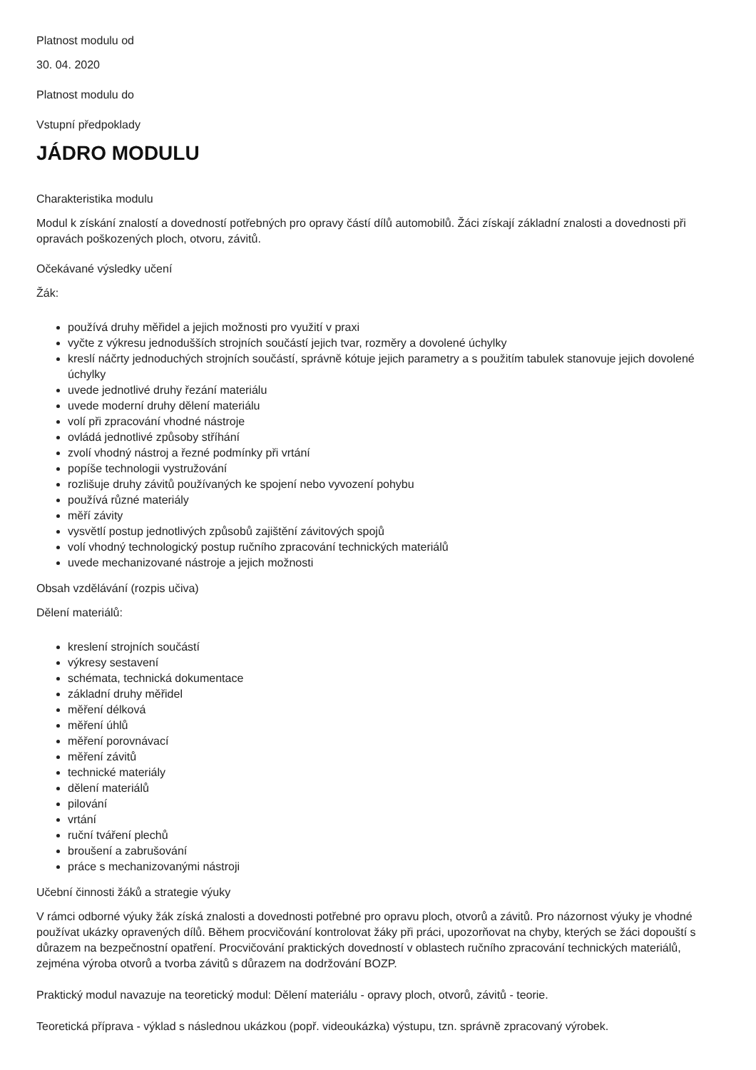Platnost modulu od
30. 04. 2020
Platnost modulu do
Vstupní předpoklady
JÁDRO MODULU
Charakteristika modulu
Modul k získání znalostí a dovedností potřebných pro opravy částí dílů automobilů. Žáci získají základní znalosti a dovednosti při opravách poškozených ploch, otvoru, závitů.
Očekávané výsledky učení
Žák:
používá druhy měřidel a jejich možnosti pro využití v praxi
vyčte z výkresu jednodušších strojních součástí jejich tvar, rozměry a dovolené úchylky
kreslí náčrty jednoduchých strojních součástí, správně kótuje jejich parametry a s použitím tabulek stanovuje jejich dovolené úchylky
uvede jednotlivé druhy řezání materiálu
uvede moderní druhy dělení materiálu
volí při zpracování vhodné nástroje
ovládá jednotlivé způsoby stříhání
zvolí vhodný nástroj a řezné podmínky při vrtání
popíše technologii vystružování
rozlišuje druhy závitů používaných ke spojení nebo vyvození pohybu
používá různé materiály
měří závity
vysvětlí postup jednotlivých způsobů zajištění závitových spojů
volí vhodný technologický postup ručního zpracování technických materiálů
uvede mechanizované nástroje a jejich možnosti
Obsah vzdělávání (rozpis učiva)
Dělení materiálů:
kreslení strojních součástí
výkresy sestavení
schémata, technická dokumentace
základní druhy měřidel
měření délková
měření úhlů
měření porovnávací
měření závitů
technické materiály
dělení materiálů
pilování
vrtání
ruční tváření plechů
broušení a zabrušování
práce s mechanizovanými nástroji
Učební činnosti žáků a strategie výuky
V rámci odborné výuky žák získá znalosti a dovednosti potřebné pro opravu ploch, otvorů a závitů. Pro názornost výuky je vhodné používat ukázky opravených dílů. Během procvičování kontrolovat žáky při práci, upozorňovat na chyby, kterých se žáci dopouští s důrazem na bezpečnostní opatření. Procvičování praktických dovedností v oblastech ručního zpracování technických materiálů, zejména výroba otvorů a tvorba závitů s důrazem na dodržování BOZP.
Praktický modul navazuje na teoretický modul: Dělení materiálu - opravy ploch, otvorů, závitů - teorie.
Teoretická příprava - výklad s následnou ukázkou (popř. videoukázka) výstupu, tzn. správně zpracovaný výrobek.